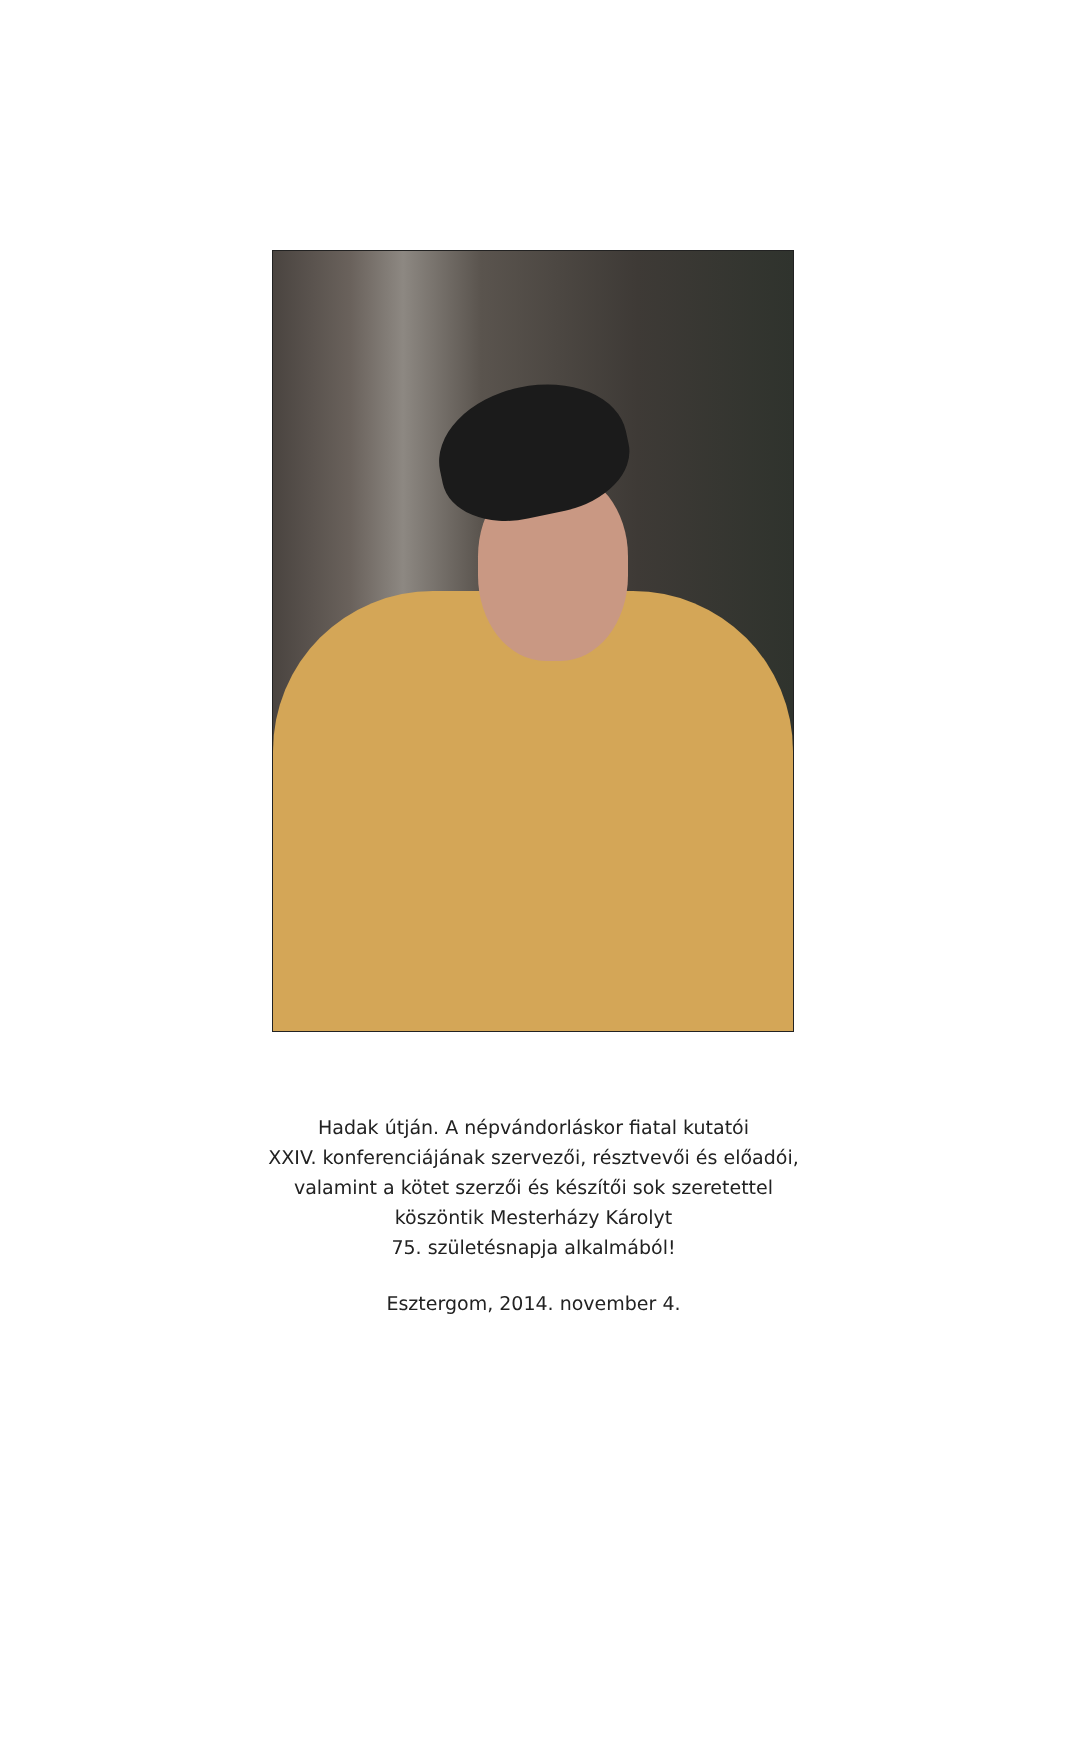Hadak útján. A népvándorláskor fiatal kutatói
XXIV. konferenciájának szervezői, résztvevői és előadói,
valamint a kötet szerzői és készítői sok szeretettel
köszöntik Mesterházy Károlyt
75. születésnapja alkalmából!
Esztergom, 2014. november 4.